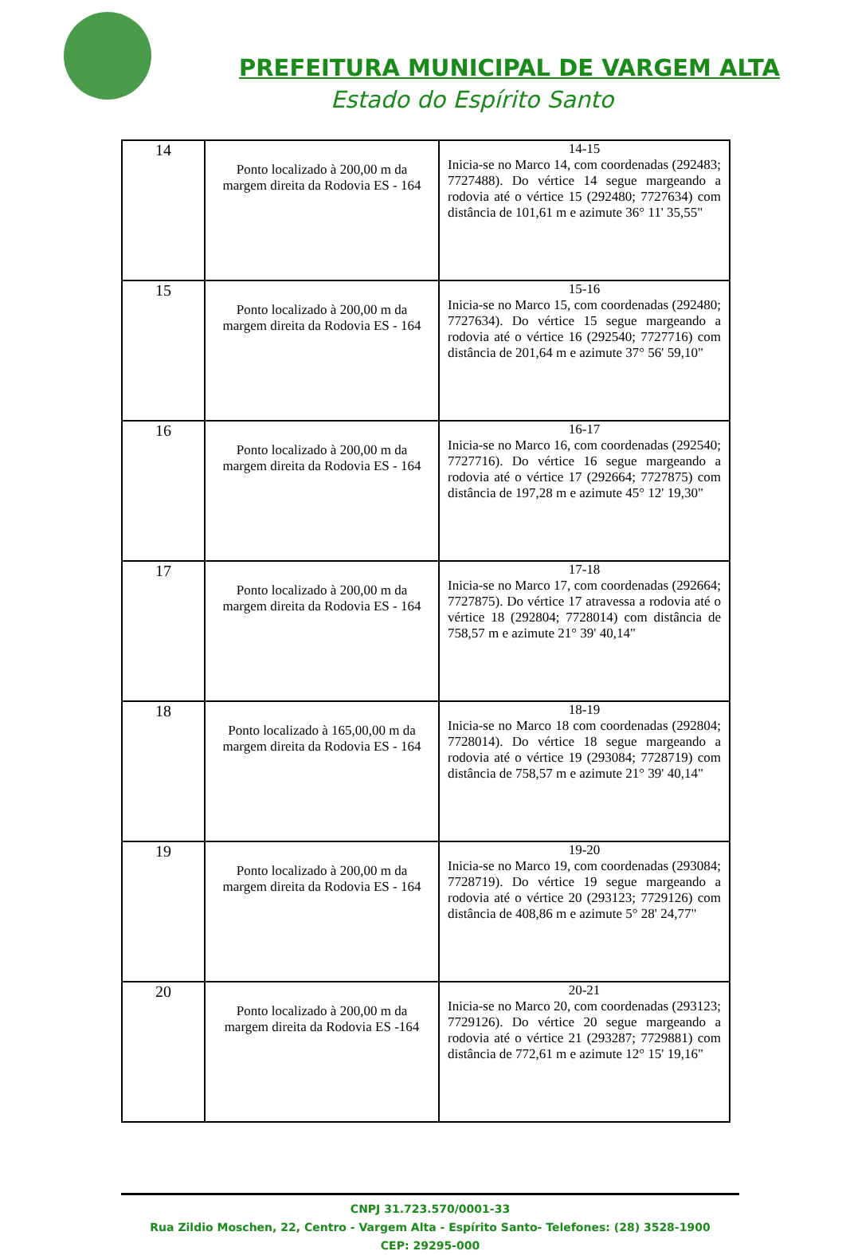PREFEITURA MUNICIPAL DE VARGEM ALTA
Estado do Espírito Santo
| 14 | Ponto localizado à 200,00 m da margem direita da Rodovia ES - 164 | 14-15 Inicia-se no Marco 14, com coordenadas (292483; 7727488). Do vértice 14 segue margeando a rodovia até o vértice 15 (292480; 7727634) com distância de 101,61 m e azimute 36° 11' 35,55" |
| 15 | Ponto localizado à 200,00 m da margem direita da Rodovia ES - 164 | 15-16 Inicia-se no Marco 15, com coordenadas (292480; 7727634). Do vértice 15 segue margeando a rodovia até o vértice 16 (292540; 7727716) com distância de 201,64 m e azimute 37° 56' 59,10" |
| 16 | Ponto localizado à 200,00 m da margem direita da Rodovia ES - 164 | 16-17 Inicia-se no Marco 16, com coordenadas (292540; 7727716). Do vértice 16 segue margeando a rodovia até o vértice 17 (292664; 7727875) com distância de 197,28 m e azimute 45° 12' 19,30" |
| 17 | Ponto localizado à 200,00 m da margem direita da Rodovia ES - 164 | 17-18 Inicia-se no Marco 17, com coordenadas (292664; 7727875). Do vértice 17 atravessa a rodovia até o vértice 18 (292804; 7728014) com distância de 758,57 m e azimute 21° 39' 40,14" |
| 18 | Ponto localizado à 165,00,00 m da margem direita da Rodovia ES - 164 | 18-19 Inicia-se no Marco 18 com coordenadas (292804; 7728014). Do vértice 18 segue margeando a rodovia até o vértice 19 (293084; 7728719) com distância de 758,57 m e azimute 21° 39' 40,14" |
| 19 | Ponto localizado à 200,00 m da margem direita da Rodovia ES - 164 | 19-20 Inicia-se no Marco 19, com coordenadas (293084; 7728719). Do vértice 19 segue margeando a rodovia até o vértice 20 (293123; 7729126) com distância de 408,86 m e azimute 5° 28' 24,77" |
| 20 | Ponto localizado à 200,00 m da margem direita da Rodovia ES -164 | 20-21 Inicia-se no Marco 20, com coordenadas (293123; 7729126). Do vértice 20 segue margeando a rodovia até o vértice 21 (293287; 7729881) com distância de 772,61 m e azimute 12° 15' 19,16" |
CNPJ 31.723.570/0001-33
Rua Zildio Moschen, 22, Centro - Vargem Alta - Espírito Santo- Telefones: (28) 3528-1900
CEP: 29295-000